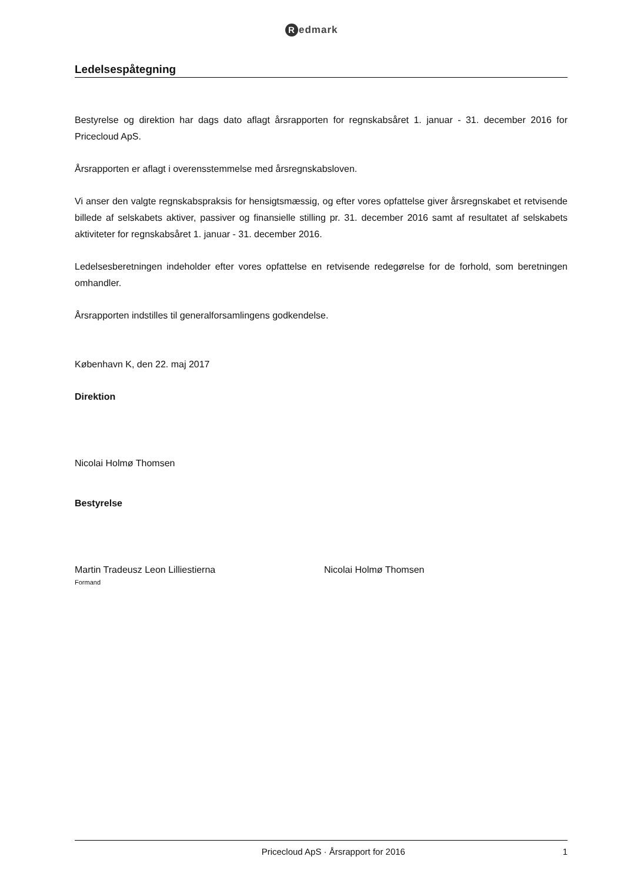Redmark
Ledelsespåtegning
Bestyrelse og direktion har dags dato aflagt årsrapporten for regnskabsåret 1. januar - 31. december 2016 for Pricecloud ApS.
Årsrapporten er aflagt i overensstemmelse med årsregnskabsloven.
Vi anser den valgte regnskabspraksis for hensigtsmæssig, og efter vores opfattelse giver årsregnskabet et retvisende billede af selskabets aktiver, passiver og finansielle stilling pr. 31. december 2016 samt af resultatet af selskabets aktiviteter for regnskabsåret 1. januar - 31. december 2016.
Ledelsesberetningen indeholder efter vores opfattelse en retvisende redegørelse for de forhold, som beretningen omhandler.
Årsrapporten indstilles til generalforsamlingens godkendelse.
København K, den 22. maj 2017
Direktion
Nicolai Holmø Thomsen
Bestyrelse
Martin Tradeusz Leon Lilliestierna
Formand
Nicolai Holmø Thomsen
Pricecloud ApS · Årsrapport for 2016 1